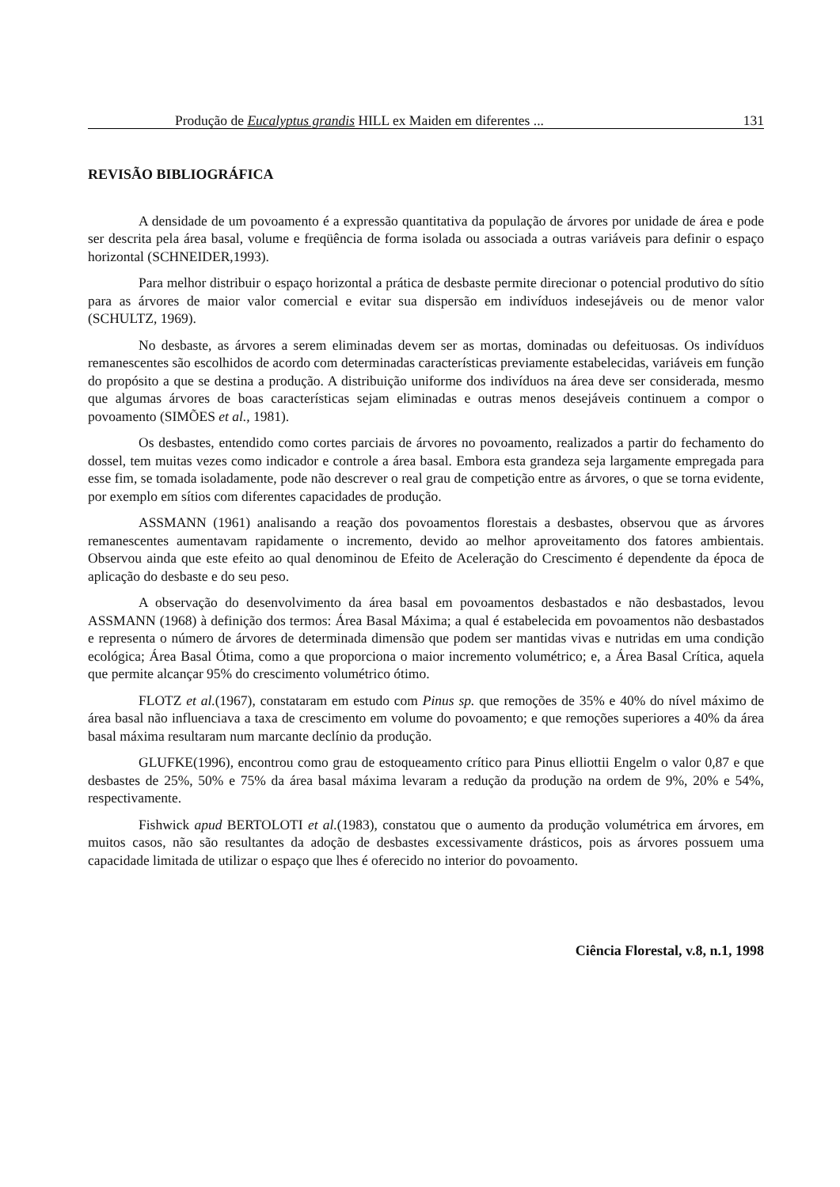Produção de Eucalyptus grandis HILL ex Maiden em diferentes ... 131
REVISÃO BIBLIOGRÁFICA
A densidade de um povoamento é a expressão quantitativa da população de árvores por unidade de área e pode ser descrita pela área basal, volume e freqüência de forma isolada ou associada a outras variáveis para definir o espaço horizontal (SCHNEIDER,1993).
Para melhor distribuir o espaço horizontal a prática de desbaste permite direcionar o potencial produtivo do sítio para as árvores de maior valor comercial e evitar sua dispersão em indivíduos indesejáveis ou de menor valor (SCHULTZ, 1969).
No desbaste, as árvores a serem eliminadas devem ser as mortas, dominadas ou defeituosas. Os indivíduos remanescentes são escolhidos de acordo com determinadas características previamente estabelecidas, variáveis em função do propósito a que se destina a produção. A distribuição uniforme dos indivíduos na área deve ser considerada, mesmo que algumas árvores de boas características sejam eliminadas e outras menos desejáveis continuem a compor o povoamento (SIMÕES et al., 1981).
Os desbastes, entendido como cortes parciais de árvores no povoamento, realizados a partir do fechamento do dossel, tem muitas vezes como indicador e controle a área basal. Embora esta grandeza seja largamente empregada para esse fim, se tomada isoladamente, pode não descrever o real grau de competição entre as árvores, o que se torna evidente, por exemplo em sítios com diferentes capacidades de produção.
ASSMANN (1961) analisando a reação dos povoamentos florestais a desbastes, observou que as árvores remanescentes aumentavam rapidamente o incremento, devido ao melhor aproveitamento dos fatores ambientais. Observou ainda que este efeito ao qual denominou de Efeito de Aceleração do Crescimento é dependente da época de aplicação do desbaste e do seu peso.
A observação do desenvolvimento da área basal em povoamentos desbastados e não desbastados, levou ASSMANN (1968) à definição dos termos: Área Basal Máxima; a qual é estabelecida em povoamentos não desbastados e representa o número de árvores de determinada dimensão que podem ser mantidas vivas e nutridas em uma condição ecológica; Área Basal Ótima, como a que proporciona o maior incremento volumétrico; e, a Área Basal Crítica, aquela que permite alcançar 95% do crescimento volumétrico ótimo.
FLOTZ et al.(1967), constataram em estudo com Pinus sp. que remoções de 35% e 40% do nível máximo de área basal não influenciava a taxa de crescimento em volume do povoamento; e que remoções superiores a 40% da área basal máxima resultaram num marcante declínio da produção.
GLUFKE(1996), encontrou como grau de estoqueamento crítico para Pinus elliottii Engelm o valor 0,87 e que desbastes de 25%, 50% e 75% da área basal máxima levaram a redução da produção na ordem de 9%, 20% e 54%, respectivamente.
Fishwick apud BERTOLOTI et al.(1983), constatou que o aumento da produção volumétrica em árvores, em muitos casos, não são resultantes da adoção de desbastes excessivamente drásticos, pois as árvores possuem uma capacidade limitada de utilizar o espaço que lhes é oferecido no interior do povoamento.
Ciência Florestal, v.8, n.1, 1998